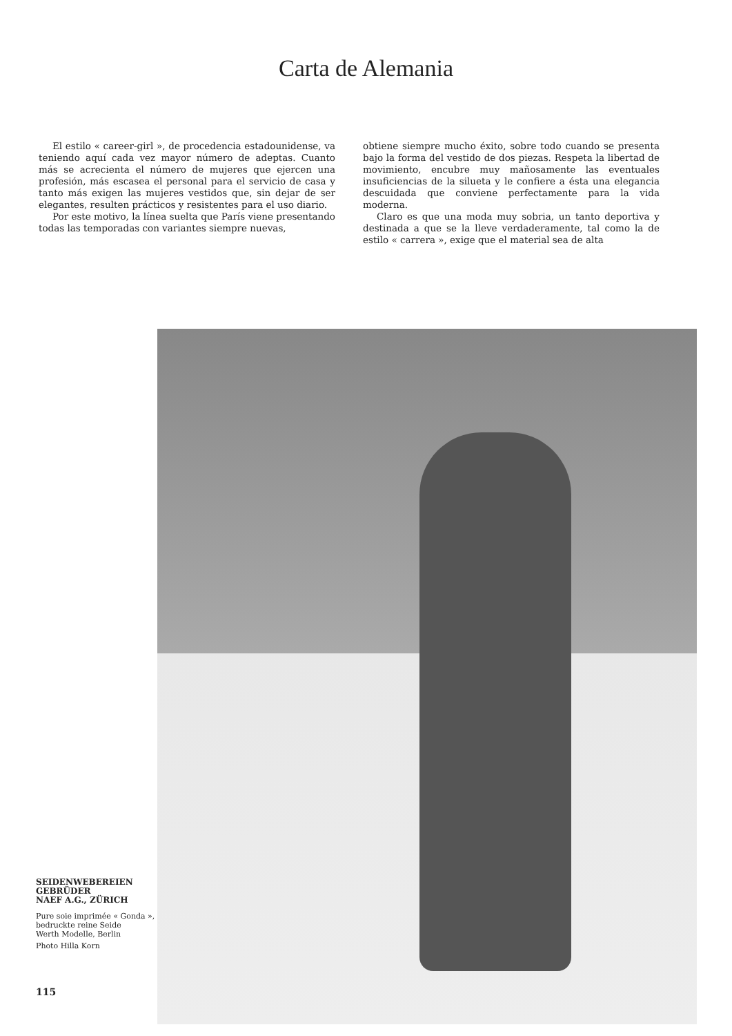Carta de Alemania
El estilo « career-girl », de procedencia estadounidense, va teniendo aquí cada vez mayor número de adeptas. Cuanto más se acrecienta el número de mujeres que ejercen una profesión, más escasea el personal para el servicio de casa y tanto más exigen las mujeres vestidos que, sin dejar de ser elegantes, resulten prácticos y resistentes para el uso diario.
Por este motivo, la línea suelta que París viene presentando todas las temporadas con variantes siempre nuevas,
obtiene siempre mucho éxito, sobre todo cuando se presenta bajo la forma del vestido de dos piezas. Respeta la libertad de movimiento, encubre muy mañosamente las eventuales insuficiencias de la silueta y le confiere a ésta una elegancia descuidada que conviene perfectamente para la vida moderna.
Claro es que una moda muy sobria, un tanto deportiva y destinada a que se la lleve verdaderamente, tal como la de estilo « carrera », exige que el material sea de alta
SEIDENWEBEREIEN
GEBRÜDER
NAEF A.G., ZÜRICH
Pure soie imprimée « Gonda », bedruckte reine Seide
Werth Modelle, Berlin
Photo Hilla Korn
115